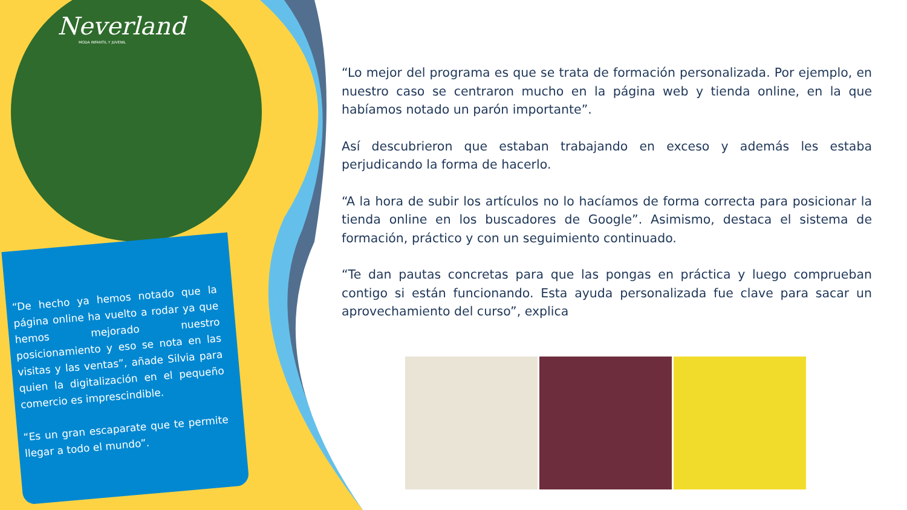Neverland
MODA INFANTIL Y JUVENIL
“De hecho ya hemos notado que la página online ha vuelto a rodar ya que hemos mejorado nuestro posicionamiento y eso se nota en las visitas y las ventas”, añade Silvia para quien la digitalización en el pequeño comercio es imprescindible.
“Es un gran escaparate que te permite llegar a todo el mundo”.
“Lo mejor del programa es que se trata de formación personalizada. Por ejemplo, en nuestro caso se centraron mucho en la página web y tienda online, en la que habíamos notado un parón importante”.
Así descubrieron que estaban trabajando en exceso y además les estaba perjudicando la forma de hacerlo.
“A la hora de subir los artículos no lo hacíamos de forma correcta para posicionar la tienda online en los buscadores de Google”. Asimismo, destaca el sistema de formación, práctico y con un seguimiento continuado.
“Te dan pautas concretas para que las pongas en práctica y luego comprueban contigo si están funcionando. Esta ayuda personalizada fue clave para sacar un aprovechamiento del curso”, explica